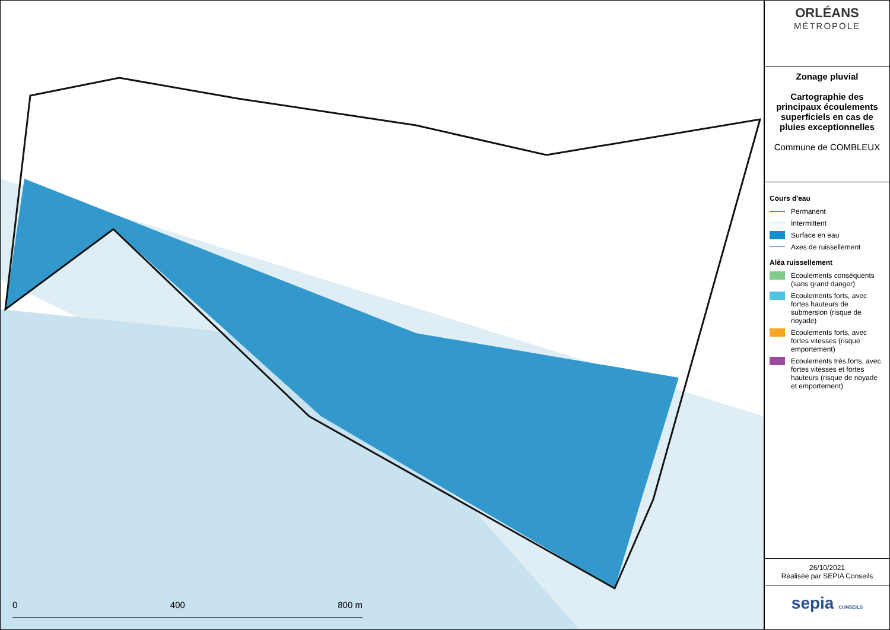0 400 800 m
ORLÉANS
MÉTROPOLE
Zonage pluvial
Cartographie des principaux écoulements superficiels en cas de pluies exceptionnelles
Commune de COMBLEUX
Cours d'eau
Permanent
Intermittent
Surface en eau
Axes de ruissellement
Aléa ruissellement
Ecoulements conséquents (sans grand danger)
Ecoulements forts, avec fortes hauteurs de submersion (risque de noyade)
Ecoulements forts, avec fortes vitesses (risque emportement)
Ecoulements très forts, avec fortes vitesses et fortes hauteurs (risque de noyade et emportement)
26/10/2021
Réalisée par SEPIA Conseils
sepia CONSEILS